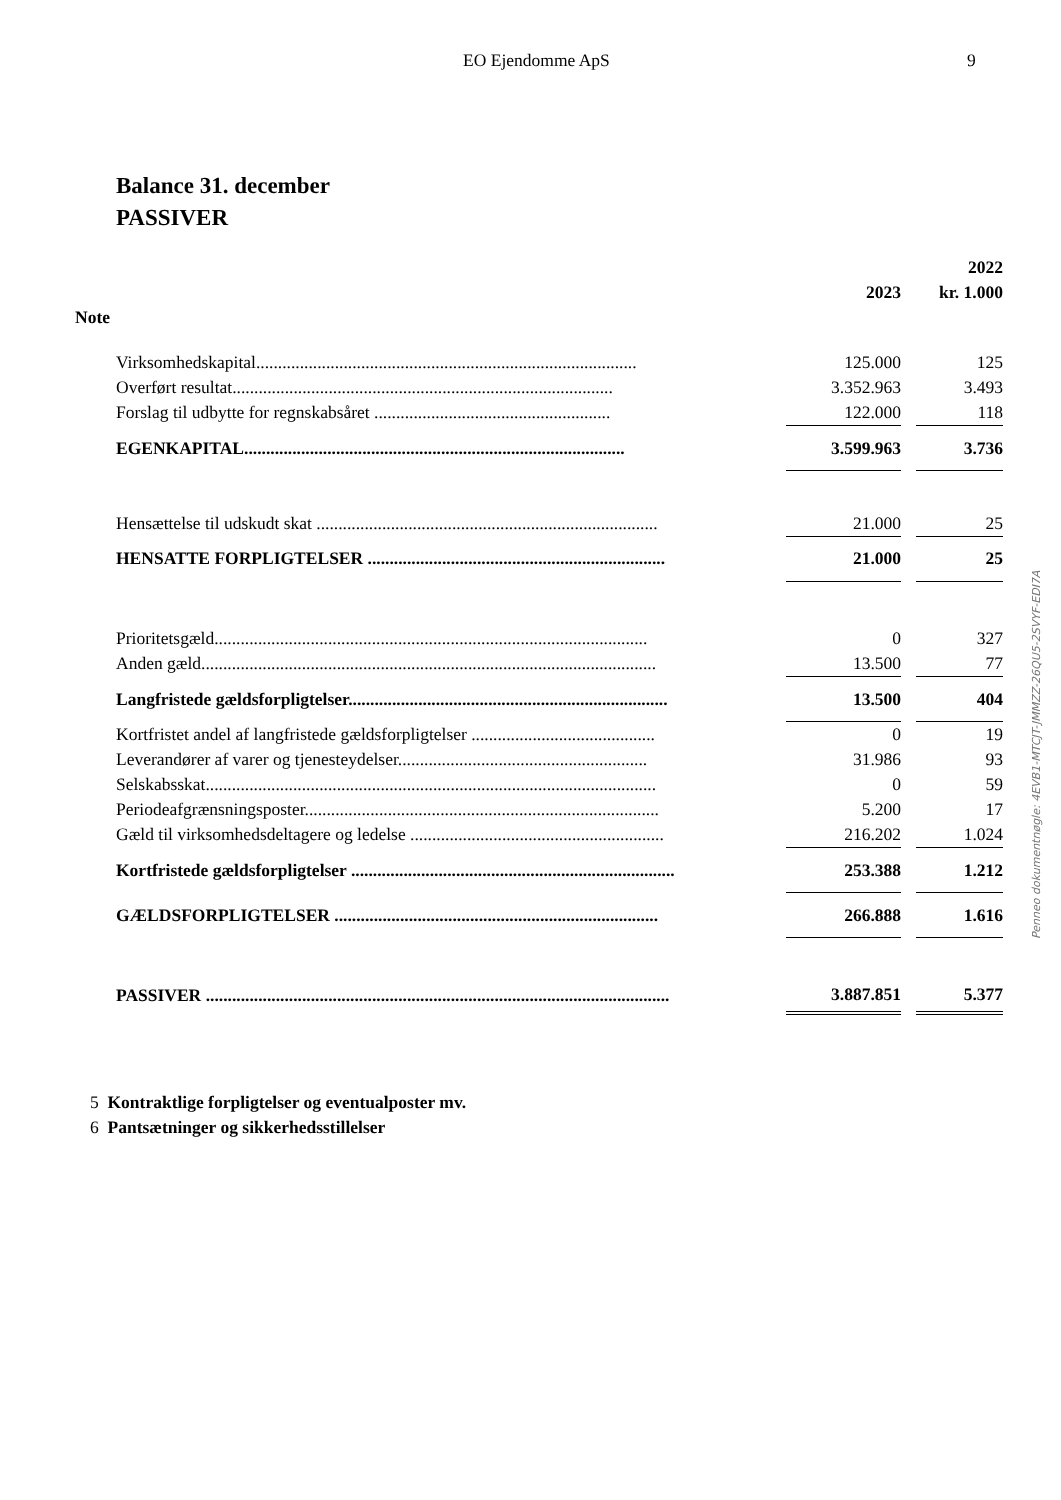EO Ejendomme ApS 9
Balance 31. december
PASSIVER
| | | | 2022 |
| | 2023 | | kr. 1.000 |
| Note | | | |
| Virksomhedskapital....................................................................................... | 125.000 | | 125 |
| Overført resultat....................................................................................... | 3.352.963 | | 3.493 |
| Forslag til udbytte for regnskabsåret ...................................................... | 122.000 | | 118 |
| EGENKAPITAL....................................................................................... | 3.599.963 | | 3.736 |
| Hensættelse til udskudt skat .............................................................................. | 21.000 | | 25 |
| HENSATTE FORPLIGTELSER .................................................................... | 21.000 | | 25 |
| Prioritetsgæld................................................................................................... | 0 | | 327 |
| Anden gæld........................................................................................................ | 13.500 | | 77 |
| Langfristede gældsforpligtelser......................................................................... | 13.500 | | 404 |
| Kortfristet andel af langfristede gældsforpligtelser .......................................... | 0 | | 19 |
| Leverandører af varer og tjenesteydelser......................................................... | 31.986 | | 93 |
| Selskabsskat....................................................................................................... | 0 | | 59 |
| Periodeafgrænsningsposter................................................................................. | 5.200 | | 17 |
| Gæld til virksomhedsdeltagere og ledelse .......................................................... | 216.202 | | 1.024 |
| Kortfristede gældsforpligtelser .......................................................................... | 253.388 | | 1.212 |
| GÆLDSFORPLIGTELSER .......................................................................... | 266.888 | | 1.616 |
| PASSIVER .......................................................................................................... | 3.887.851 | | 5.377 |
5 Kontraktlige forpligtelser og eventualposter mv.
6 Pantsætninger og sikkerhedsstillelser
Penneo dokumentnøgle: 4EVB1-MTCJT-JMMZZ-26QU5-2SVYF-EDI7A